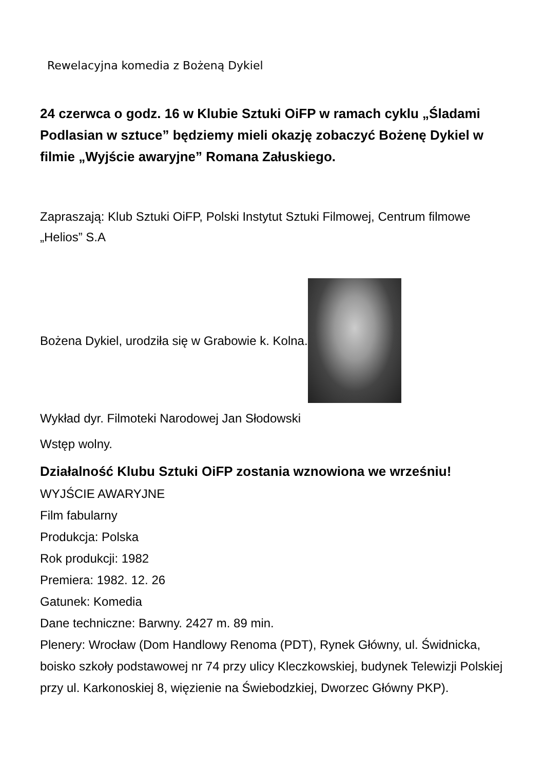Rewelacyjna komedia z Bożeną Dykiel
24 czerwca o godz. 16 w Klubie Sztuki OiFP w ramach cyklu „Śladami Podlasian w sztuce” będziemy mieli okazję zobaczyć Bożenę Dykiel w filmie „Wyjście awaryjne” Romana Załuskiego.
Zapraszają: Klub Sztuki OiFP, Polski Instytut Sztuki Filmowej, Centrum filmowe „Helios” S.A
Bożena Dykiel, urodziła się w Grabowie k. Kolna.
Wykład dyr. Filmoteki Narodowej Jan Słodowski
Wstęp wolny.
Działalność Klubu Sztuki OiFP zostania wznowiona we wrześniu!
WYJŚCIE AWARYJNE
Film fabularny
Produkcja: Polska
Rok produkcji: 1982
Premiera: 1982. 12. 26
Gatunek: Komedia
Dane techniczne: Barwny. 2427 m. 89 min.
Plenery: Wrocław (Dom Handlowy Renoma (PDT), Rynek Główny, ul. Świdnicka, boisko szkoły podstawowej nr 74 przy ulicy Kleczkowskiej, budynek Telewizji Polskiej przy ul. Karkonoskiej 8, więzienie na Świebodzkiej, Dworzec Główny PKP).